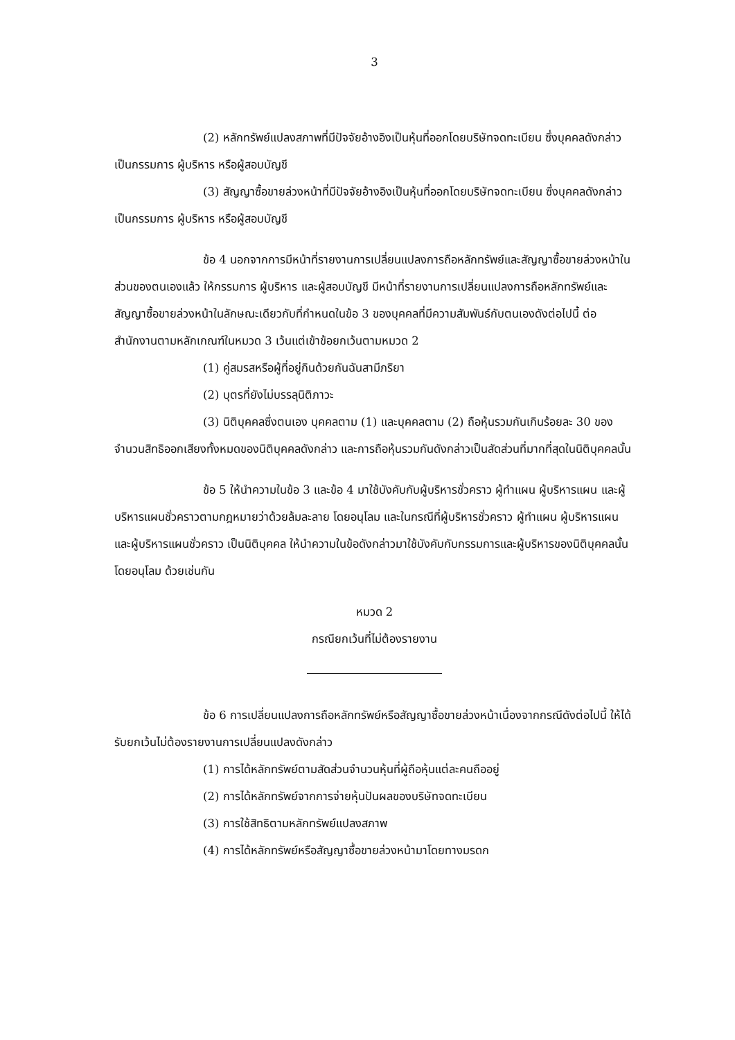3
(2) หลักทรัพย์แปลงสภาพที่มีปัจจัยอ้างอิงเป็นหุ้นที่ออกโดยบริษัทจดทะเบียน ซึ่งบุคคลดังกล่าวเป็นกรรมการ ผู้บริหาร หรือผู้สอบบัญชี
(3) สัญญาซื้อขายล่วงหน้าที่มีปัจจัยอ้างอิงเป็นหุ้นที่ออกโดยบริษัทจดทะเบียน ซึ่งบุคคลดังกล่าวเป็นกรรมการ ผู้บริหาร หรือผู้สอบบัญชี
ข้อ 4 นอกจากการมีหน้าที่รายงานการเปลี่ยนแปลงการถือหลักทรัพย์และสัญญาซื้อขายล่วงหน้าในส่วนของตนเองแล้ว ให้กรรมการ ผู้บริหาร และผู้สอบบัญชี มีหน้าที่รายงานการเปลี่ยนแปลงการถือหลักทรัพย์และสัญญาซื้อขายล่วงหน้าในลักษณะเดียวกับที่กำหนดในข้อ 3 ของบุคคลที่มีความสัมพันธ์กับตนเองดังต่อไปนี้ ต่อสำนักงานตามหลักเกณฑ์ในหมวด 3 เว้นแต่เข้าข้อยกเว้นตามหมวด 2
(1) คู่สมรสหรือผู้ที่อยู่กินด้วยกันฉันสามีภริยา
(2) บุตรที่ยังไม่บรรลุนิติภาวะ
(3) นิติบุคคลซึ่งตนเอง บุคคลตาม (1) และบุคคลตาม (2) ถือหุ้นรวมกันเกินร้อยละ 30 ของจำนวนสิทธิออกเสียงทั้งหมดของนิติบุคคลดังกล่าว และการถือหุ้นรวมกันดังกล่าวเป็นสัดส่วนที่มากที่สุดในนิติบุคคลนั้น
ข้อ 5 ให้นำความในข้อ 3 และข้อ 4 มาใช้บังคับกับผู้บริหารชั่วคราว ผู้ทำแผน ผู้บริหารแผน และผู้บริหารแผนชั่วคราวตามกฎหมายว่าด้วยล้มละลาย โดยอนุโลม และในกรณีที่ผู้บริหารชั่วคราว ผู้ทำแผน ผู้บริหารแผน และผู้บริหารแผนชั่วคราว เป็นนิติบุคคล ให้นำความในข้อดังกล่าวมาใช้บังคับกับกรรมการและผู้บริหารของนิติบุคคลนั้น โดยอนุโลม ด้วยเช่นกัน
หมวด 2
กรณียกเว้นที่ไม่ต้องรายงาน
ข้อ 6 การเปลี่ยนแปลงการถือหลักทรัพย์หรือสัญญาซื้อขายล่วงหน้าเนื่องจากกรณีดังต่อไปนี้ ให้ได้รับยกเว้นไม่ต้องรายงานการเปลี่ยนแปลงดังกล่าว
(1) การได้หลักทรัพย์ตามสัดส่วนจำนวนหุ้นที่ผู้ถือหุ้นแต่ละคนถืออยู่
(2) การได้หลักทรัพย์จากการจ่ายหุ้นปันผลของบริษัทจดทะเบียน
(3) การใช้สิทธิตามหลักทรัพย์แปลงสภาพ
(4) การได้หลักทรัพย์หรือสัญญาซื้อขายล่วงหน้ามาโดยทางมรดก